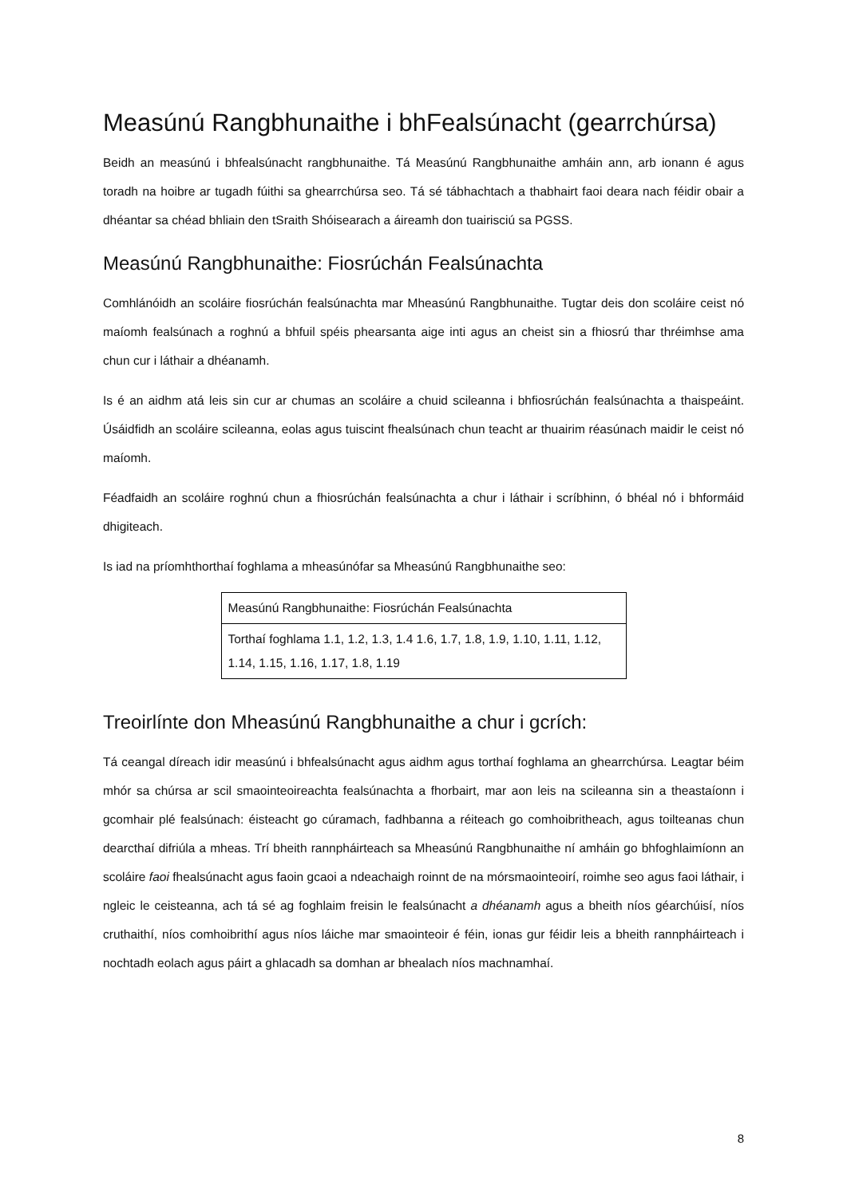Measúnú Rangbhunaithe i bhFealsúnacht (gearrchúrsa)
Beidh an measúnú i bhfealsúnacht rangbhunaithe. Tá Measúnú Rangbhunaithe amháin ann, arb ionann é agus toradh na hoibre ar tugadh fúithi sa ghearrchúrsa seo. Tá sé tábhachtach a thabhairt faoi deara nach féidir obair a dhéantar sa chéad bhliain den tSraith Shóisearach a áireamh don tuairisciú sa PGSS.
Measúnú Rangbhunaithe: Fiosrúchán Fealsúnachta
Comhlánóidh an scoláire fiosrúchán fealsúnachta mar Mheasúnú Rangbhunaithe. Tugtar deis don scoláire ceist nó maíomh fealsúnach a roghnú a bhfuil spéis phearsanta aige inti agus an cheist sin a fhiosrú thar thréimhse ama chun cur i láthair a dhéanamh.
Is é an aidhm atá leis sin cur ar chumas an scoláire a chuid scileanna i bhfiosrúchán fealsúnachta a thaispeáint. Úsáidfidh an scoláire scileanna, eolas agus tuiscint fhealsúnach chun teacht ar thuairim réasúnach maidir le ceist nó maíomh.
Féadfaidh an scoláire roghnú chun a fhiosrúchán fealsúnachta a chur i láthair i scríbhinn, ó bhéal nó i bhformáid dhigiteach.
Is iad na príomhthorthaí foghlama a mheasúnófar sa Mheasúnú Rangbhunaithe seo:
| Measúnú Rangbhunaithe: Fiosrúchán Fealsúnachta |
| Torthaí foghlama 1.1, 1.2, 1.3, 1.4 1.6, 1.7, 1.8, 1.9, 1.10, 1.11, 1.12, 1.14, 1.15, 1.16, 1.17, 1.8, 1.19 |
Treoirlínte don Mheasúnú Rangbhunaithe a chur i gcrích:
Tá ceangal díreach idir measúnú i bhfealsúnacht agus aidhm agus torthaí foghlama an ghearrchúrsa. Leagtar béim mhór sa chúrsa ar scil smaointeoireachta fealsúnachta a fhorbairt, mar aon leis na scileanna sin a theastaíonn i gcomhair plé fealsúnach: éisteacht go cúramach, fadhbanna a réiteach go comhoibritheach, agus toilteanas chun dearcthaí difriúla a mheas. Trí bheith rannpháirteach sa Mheasúnú Rangbhunaithe ní amháin go bhfoghlaimíonn an scoláire faoi fhealsúnacht agus faoin gcaoi a ndeachaigh roinnt de na mórsmaointeoirí, roimhe seo agus faoi láthair, i ngleic le ceisteanna, ach tá sé ag foghlaim freisin le fealsúnacht a dhéanamh agus a bheith níos géarchúisí, níos cruthaithí, níos comhoibrithí agus níos láiche mar smaointeoir é féin, ionas gur féidir leis a bheith rannpháirteach i nochtadh eolach agus páirt a ghlacadh sa domhan ar bhealach níos machnamhaí.
8